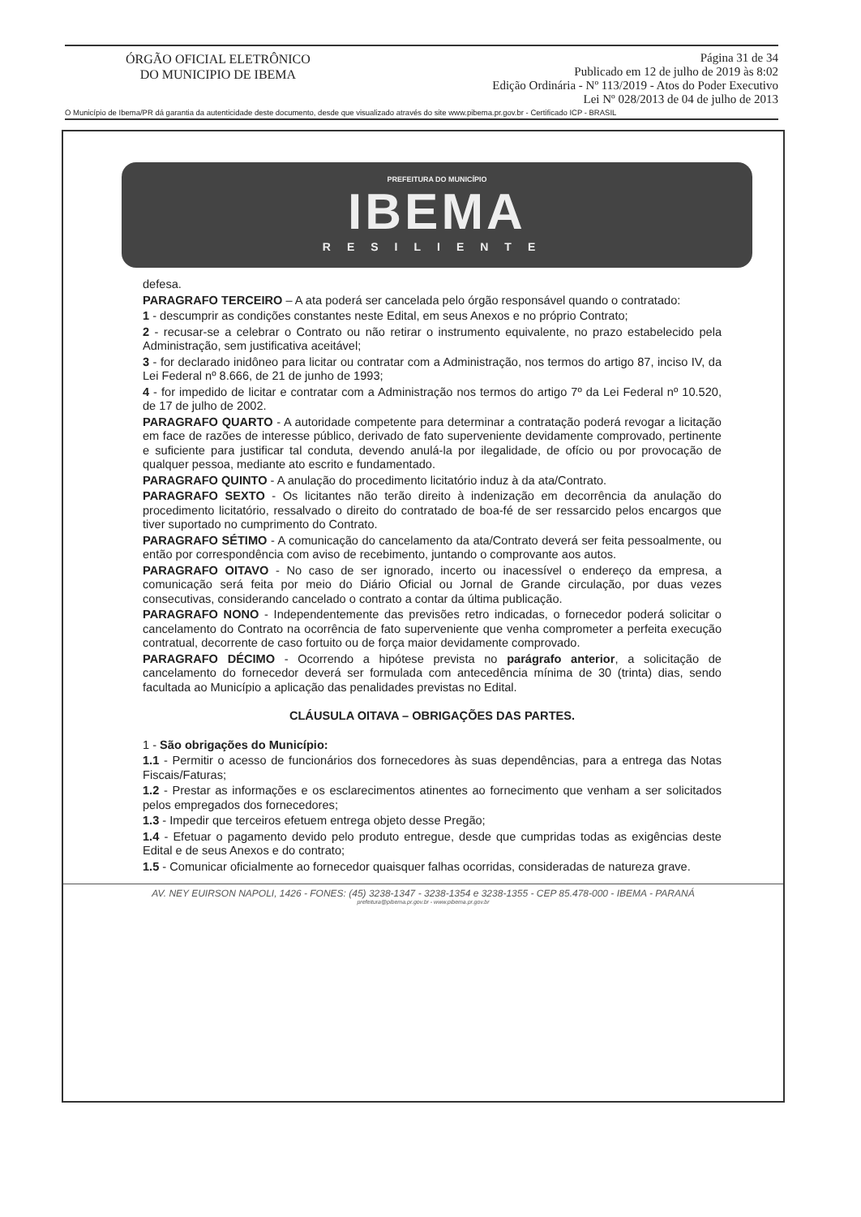ÓRGÃO OFICIAL ELETRÔNICO
DO MUNICIPIO DE IBEMA
Página 31 de 34
Publicado em 12 de julho de 2019 às 8:02
Edição Ordinária - Nº 113/2019 - Atos do Poder Executivo
Lei Nº 028/2013 de 04 de julho de 2013
O Município de Ibema/PR dá garantia da autenticidade deste documento, desde que visualizado através do site www.pibema.pr.gov.br - Certificado ICP - BRASIL
PREFEITURA DO MUNICÍPIO
IBEMA
RESILIENTE
defesa.
PARAGRAFO TERCEIRO – A ata poderá ser cancelada pelo órgão responsável quando o contratado:
1 - descumprir as condições constantes neste Edital, em seus Anexos e no próprio Contrato;
2 - recusar-se a celebrar o Contrato ou não retirar o instrumento equivalente, no prazo estabelecido pela Administração, sem justificativa aceitável;
3 - for declarado inidôneo para licitar ou contratar com a Administração, nos termos do artigo 87, inciso IV, da Lei Federal nº 8.666, de 21 de junho de 1993;
4 - for impedido de licitar e contratar com a Administração nos termos do artigo 7º da Lei Federal nº 10.520, de 17 de julho de 2002.
PARAGRAFO QUARTO - A autoridade competente para determinar a contratação poderá revogar a licitação em face de razões de interesse público, derivado de fato superveniente devidamente comprovado, pertinente e suficiente para justificar tal conduta, devendo anulá-la por ilegalidade, de ofício ou por provocação de qualquer pessoa, mediante ato escrito e fundamentado.
PARAGRAFO QUINTO - A anulação do procedimento licitatório induz à da ata/Contrato.
PARAGRAFO SEXTO - Os licitantes não terão direito à indenização em decorrência da anulação do procedimento licitatório, ressalvado o direito do contratado de boa-fé de ser ressarcido pelos encargos que tiver suportado no cumprimento do Contrato.
PARAGRAFO SÉTIMO - A comunicação do cancelamento da ata/Contrato deverá ser feita pessoalmente, ou então por correspondência com aviso de recebimento, juntando o comprovante aos autos.
PARAGRAFO OITAVO - No caso de ser ignorado, incerto ou inacessível o endereço da empresa, a comunicação será feita por meio do Diário Oficial ou Jornal de Grande circulação, por duas vezes consecutivas, considerando cancelado o contrato a contar da última publicação.
PARAGRAFO NONO - Independentemente das previsões retro indicadas, o fornecedor poderá solicitar o cancelamento do Contrato na ocorrência de fato superveniente que venha comprometer a perfeita execução contratual, decorrente de caso fortuito ou de força maior devidamente comprovado.
PARAGRAFO DÉCIMO - Ocorrendo a hipótese prevista no parágrafo anterior, a solicitação de cancelamento do fornecedor deverá ser formulada com antecedência mínima de 30 (trinta) dias, sendo facultada ao Município a aplicação das penalidades previstas no Edital.
CLÁUSULA OITAVA – OBRIGAÇÕES DAS PARTES.
1 - São obrigações do Município:
1.1 - Permitir o acesso de funcionários dos fornecedores às suas dependências, para a entrega das Notas Fiscais/Faturas;
1.2 - Prestar as informações e os esclarecimentos atinentes ao fornecimento que venham a ser solicitados pelos empregados dos fornecedores;
1.3 - Impedir que terceiros efetuem entrega objeto desse Pregão;
1.4 - Efetuar o pagamento devido pelo produto entregue, desde que cumpridas todas as exigências deste Edital e de seus Anexos e do contrato;
1.5 - Comunicar oficialmente ao fornecedor quaisquer falhas ocorridas, consideradas de natureza grave.
AV. NEY EUIRSON NAPOLI, 1426 - FONES: (45) 3238-1347 - 3238-1354 e 3238-1355 - CEP 85.478-000 - IBEMA - PARANÁ
prefeitura@pibema.pr.gov.br - www.pibema.pr.gov.br